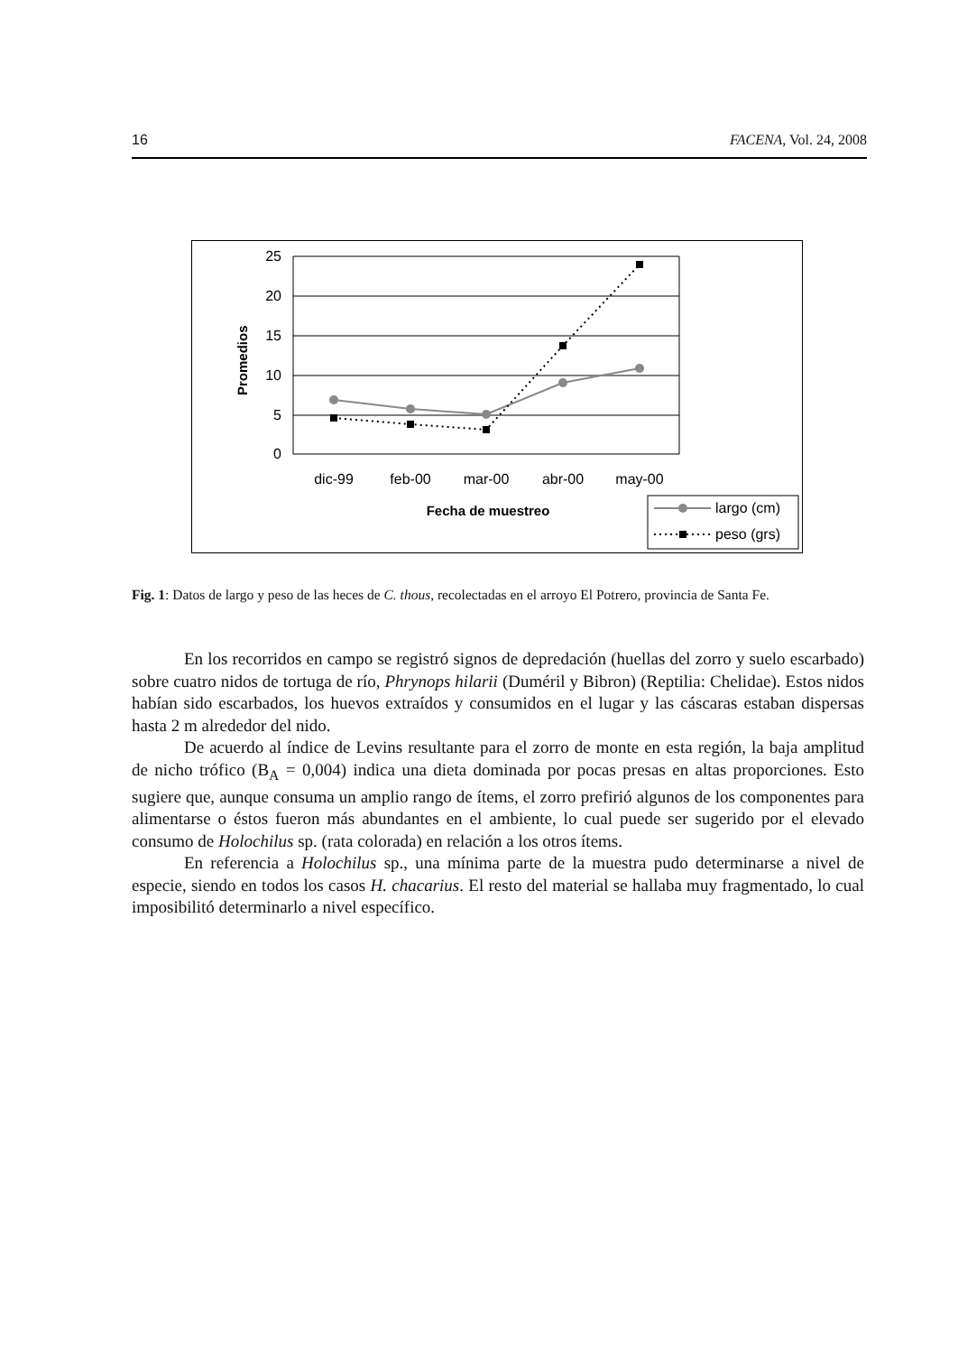16 FACENA, Vol. 24, 2008
25
20
15
10
5
0
Promedios
dic-99
feb-00
mar-00
abr-00
may-00
Fecha de muestreo
largo (cm)
peso (grs)
Fig. 1: Datos de largo y peso de las heces de C. thous, recolectadas en el arroyo El Potrero, provincia de Santa Fe.
En los recorridos en campo se registró signos de depredación (huellas del zorro y suelo escarbado) sobre cuatro nidos de tortuga de río, Phrynops hilarii (Duméril y Bibron) (Reptilia: Chelidae). Estos nidos habían sido escarbados, los huevos extraídos y consumidos en el lugar y las cáscaras estaban dispersas hasta 2 m alrededor del nido.
De acuerdo al índice de Levins resultante para el zorro de monte en esta región, la baja amplitud de nicho trófico (B<sub>A</sub> = 0,004) indica una dieta dominada por pocas presas en altas proporciones. Esto sugiere que, aunque consuma un amplio rango de ítems, el zorro prefirió algunos de los componentes para alimentarse o éstos fueron más abundantes en el ambiente, lo cual puede ser sugerido por el elevado consumo de Holochilus sp. (rata colorada) en relación a los otros ítems.
En referencia a Holochilus sp., una mínima parte de la muestra pudo determinarse a nivel de especie, siendo en todos los casos H. chacarius. El resto del material se hallaba muy fragmentado, lo cual imposibilitó determinarlo a nivel específico.